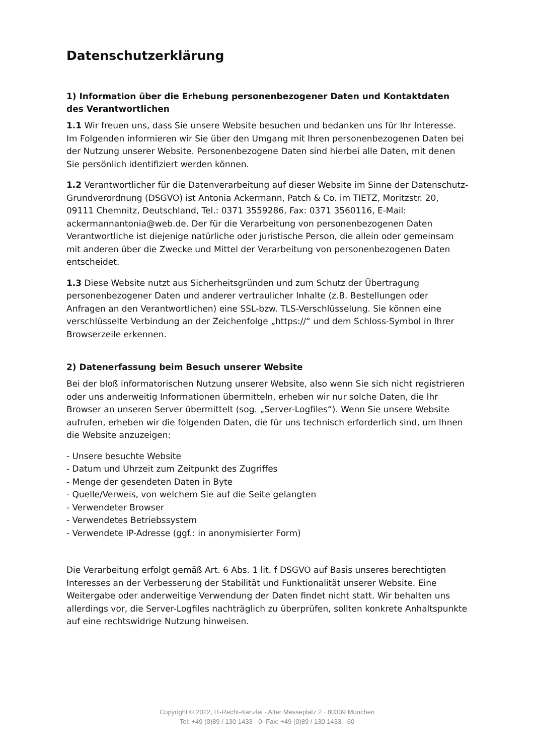Datenschutzerklärung
1) Information über die Erhebung personenbezogener Daten und Kontaktdaten des Verantwortlichen
1.1 Wir freuen uns, dass Sie unsere Website besuchen und bedanken uns für Ihr Interesse. Im Folgenden informieren wir Sie über den Umgang mit Ihren personenbezogenen Daten bei der Nutzung unserer Website. Personenbezogene Daten sind hierbei alle Daten, mit denen Sie persönlich identifiziert werden können.
1.2 Verantwortlicher für die Datenverarbeitung auf dieser Website im Sinne der Datenschutz-Grundverordnung (DSGVO) ist Antonia Ackermann, Patch & Co. im TIETZ, Moritzstr. 20, 09111 Chemnitz, Deutschland, Tel.: 0371 3559286, Fax: 0371 3560116, E-Mail: ackermannantonia@web.de. Der für die Verarbeitung von personenbezogenen Daten Verantwortliche ist diejenige natürliche oder juristische Person, die allein oder gemeinsam mit anderen über die Zwecke und Mittel der Verarbeitung von personenbezogenen Daten entscheidet.
1.3 Diese Website nutzt aus Sicherheitsgründen und zum Schutz der Übertragung personenbezogener Daten und anderer vertraulicher Inhalte (z.B. Bestellungen oder Anfragen an den Verantwortlichen) eine SSL-bzw. TLS-Verschlüsselung. Sie können eine verschlüsselte Verbindung an der Zeichenfolge „https://“ und dem Schloss-Symbol in Ihrer Browserzeile erkennen.
2) Datenerfassung beim Besuch unserer Website
Bei der bloß informatorischen Nutzung unserer Website, also wenn Sie sich nicht registrieren oder uns anderweitig Informationen übermitteln, erheben wir nur solche Daten, die Ihr Browser an unseren Server übermittelt (sog. „Server-Logfiles“). Wenn Sie unsere Website aufrufen, erheben wir die folgenden Daten, die für uns technisch erforderlich sind, um Ihnen die Website anzuzeigen:
- Unsere besuchte Website
- Datum und Uhrzeit zum Zeitpunkt des Zugriffes
- Menge der gesendeten Daten in Byte
- Quelle/Verweis, von welchem Sie auf die Seite gelangten
- Verwendeter Browser
- Verwendetes Betriebssystem
- Verwendete IP-Adresse (ggf.: in anonymisierter Form)
Die Verarbeitung erfolgt gemäß Art. 6 Abs. 1 lit. f DSGVO auf Basis unseres berechtigten Interesses an der Verbesserung der Stabilität und Funktionalität unserer Website. Eine Weitergabe oder anderweitige Verwendung der Daten findet nicht statt. Wir behalten uns allerdings vor, die Server-Logfiles nachträglich zu überprüfen, sollten konkrete Anhaltspunkte auf eine rechtswidrige Nutzung hinweisen.
Copyright © 2022, IT-Recht-Kanzlei · Alter Messeplatz 2 · 80339 München
Tel: +49 (0)89 / 130 1433 - 0· Fax: +49 (0)89 / 130 1433 - 60